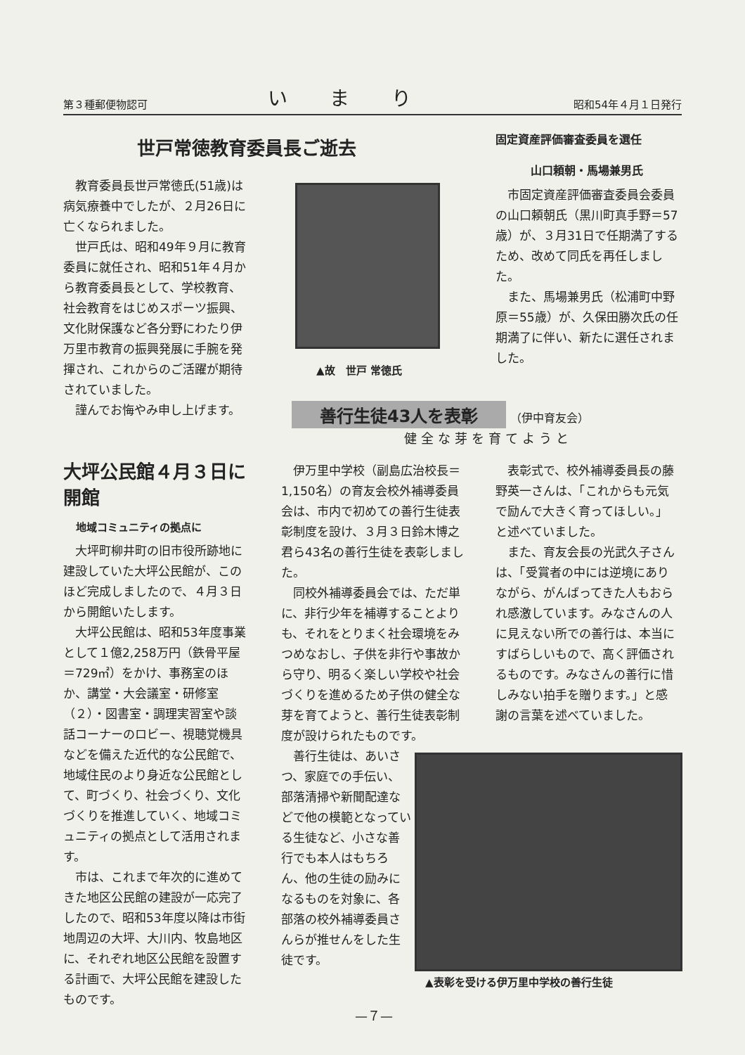第３種郵便物認可 いまり 昭和54年４月１日発行
世戸常徳教育委員長ご逝去
教育委員長世戸常徳氏(51歳)は病気療養中でしたが、２月26日に亡くなられました。
世戸氏は、昭和49年９月に教育委員に就任され、昭和51年４月から教育委員長として、学校教育、社会教育をはじめスポーツ振興、文化財保護など各分野にわたり伊万里市教育の振興発展に手腕を発揮され、これからのご活躍が期待されていました。
謹んでお悔やみ申し上げます。
▲故　世戸 常徳氏
固定資産評価審査委員を選任
山口頼朝・馬場兼男氏
市固定資産評価審査委員会委員の山口頼朝氏（黒川町真手野＝57歳）が、３月31日で任期満了するため、改めて同氏を再任しました。
また、馬場兼男氏（松浦町中野原＝55歳）が、久保田勝次氏の任期満了に伴い、新たに選任されました。
善行生徒43人を表彰
（伊中育友会）
健全な芽を育てようと
大坪公民館４月３日に開館
地域コミュニティの拠点に
大坪町柳井町の旧市役所跡地に建設していた大坪公民館が、このほど完成しましたので、４月３日から開館いたします。
大坪公民館は、昭和53年度事業として１億2,258万円（鉄骨平屋＝729㎡）をかけ、事務室のほか、講堂・大会議室・研修室（２）・図書室・調理実習室や談話コーナーのロビー、視聴覚機具などを備えた近代的な公民館で、地域住民のより身近な公民館として、町づくり、社会づくり、文化づくりを推進していく、地域コミュニティの拠点として活用されます。
市は、これまで年次的に進めてきた地区公民館の建設が一応完了したので、昭和53年度以降は市街地周辺の大坪、大川内、牧島地区に、それぞれ地区公民館を設置する計画で、大坪公民館を建設したものです。
伊万里中学校（副島広治校長＝1,150名）の育友会校外補導委員会は、市内で初めての善行生徒表彰制度を設け、３月３日鈴木博之君ら43名の善行生徒を表彰しました。
同校外補導委員会では、ただ単に、非行少年を補導することよりも、それをとりまく社会環境をみつめなおし、子供を非行や事故から守り、明るく楽しい学校や社会づくりを進めるため子供の健全な芽を育てようと、善行生徒表彰制度が設けられたものです。
善行生徒は、あいさつ、家庭での手伝い、部落清掃や新聞配達などで他の模範となっている生徒など、小さな善行でも本人はもちろん、他の生徒の励みになるものを対象に、各部落の校外補導委員さんらが推せんをした生徒です。
表彰式で、校外補導委員長の藤野英一さんは、「これからも元気で励んで大きく育ってほしい。」と述べていました。
また、育友会長の光武久子さんは、「受賞者の中には逆境にありながら、がんばってきた人もおられ感激しています。みなさんの人に見えない所での善行は、本当にすばらしいもので、高く評価されるものです。みなさんの善行に惜しみない拍手を贈ります。」と感謝の言葉を述べていました。
▲表彰を受ける伊万里中学校の善行生徒
—７—